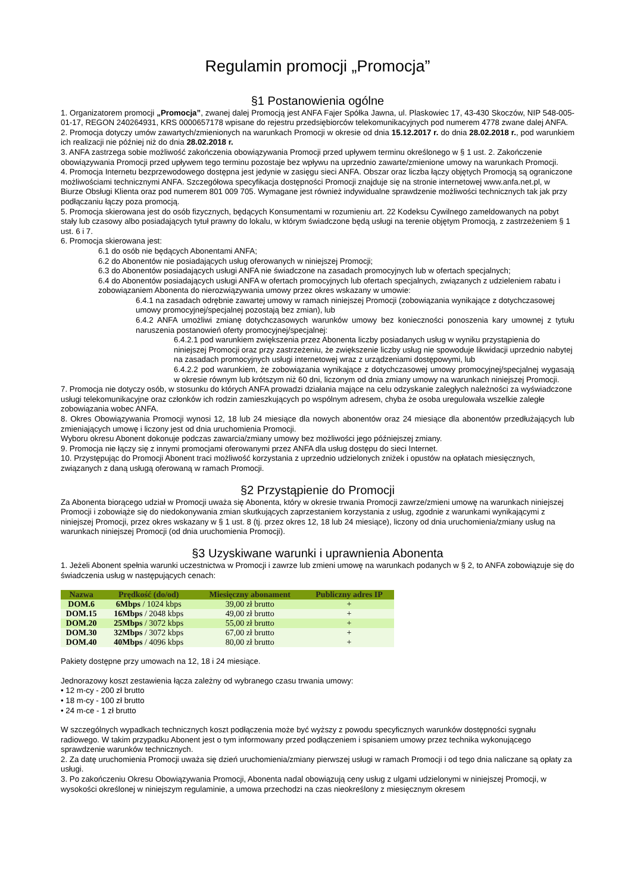Regulamin promocji „Promocja”
§1 Postanowienia ogólne
1. Organizatorem promocji „Promocja”, zwanej dalej Promocją jest ANFA Fajer Spółka Jawna, ul. Plaskowiec 17, 43-430 Skoczów, NIP 548-005-01-17, REGON 240264931, KRS 0000657178 wpisane do rejestru przedsiębiorców telekomunikacyjnych pod numerem 4778 zwane dalej ANFA.
2. Promocja dotyczy umów zawartych/zmienionych na warunkach Promocji w okresie od dnia 15.12.2017 r. do dnia 28.02.2018 r., pod warunkiem ich realizacji nie później niż do dnia 28.02.2018 r.
3. ANFA zastrzega sobie możliwość zakończenia obowiązywania Promocji przed upływem terminu określonego w § 1 ust. 2. Zakończenie obowiązywania Promocji przed upływem tego terminu pozostaje bez wpływu na uprzednio zawarte/zmienione umowy na warunkach Promocji.
4. Promocja Internetu bezprzewodowego dostępna jest jedynie w zasięgu sieci ANFA. Obszar oraz liczba łączy objętych Promocją są ograniczone możliwościami technicznymi ANFA. Szczegółowa specyfikacja dostępności Promocji znajduje się na stronie internetowej www.anfa.net.pl, w Biurze Obsługi Klienta oraz pod numerem 801 009 705. Wymagane jest również indywidualne sprawdzenie możliwości technicznych tak jak przy podłączaniu łączy poza promocją.
5. Promocja skierowana jest do osób fizycznych, będących Konsumentami w rozumieniu art. 22 Kodeksu Cywilnego zameldowanych na pobyt stały lub czasowy albo posiadających tytuł prawny do lokalu, w którym świadczone będą usługi na terenie objętym Promocją, z zastrzeżeniem § 1 ust. 6 i 7.
6. Promocja skierowana jest:
6.1 do osób nie będących Abonentami ANFA;
6.2 do Abonentów nie posiadających usług oferowanych w niniejszej Promocji;
6.3 do Abonentów posiadających usługi ANFA nie świadczone na zasadach promocyjnych lub w ofertach specjalnych;
6.4 do Abonentów posiadających usługi ANFA w ofertach promocyjnych lub ofertach specjalnych, związanych z udzieleniem rabatu i zobowiązaniem Abonenta do nierozwiązywania umowy przez okres wskazany w umowie:
6.4.1 na zasadach odrębnie zawartej umowy w ramach niniejszej Promocji (zobowiązania wynikające z dotychczasowej umowy promocyjnej/specjalnej pozostają bez zmian), lub
6.4.2 ANFA umożliwi zmianę dotychczasowych warunków umowy bez konieczności ponoszenia kary umownej z tytułu naruszenia postanowień oferty promocyjnej/specjalnej:
6.4.2.1 pod warunkiem zwiększenia przez Abonenta liczby posiadanych usług w wyniku przystąpienia do niniejszej Promocji oraz przy zastrzeżeniu, że zwiększenie liczby usług nie spowoduje likwidacji uprzednio nabytej na zasadach promocyjnych usługi internetowej wraz z urządzeniami dostępowymi, lub
6.4.2.2 pod warunkiem, że zobowiązania wynikające z dotychczasowej umowy promocyjnej/specjalnej wygasają w okresie równym lub krótszym niż 60 dni, liczonym od dnia zmiany umowy na warunkach niniejszej Promocji.
7. Promocja nie dotyczy osób, w stosunku do których ANFA prowadzi działania mające na celu odzyskanie zaległych należności za wyświadczone usługi telekomunikacyjne oraz członków ich rodzin zamieszkujących po wspólnym adresem, chyba że osoba uregulowała wszelkie zaległe zobowiązania wobec ANFA.
8. Okres Obowiązywania Promocji wynosi 12, 18 lub 24 miesiące dla nowych abonentów oraz 24 miesiące dla abonentów przedłużających lub zmieniających umowę i liczony jest od dnia uruchomienia Promocji.
Wyboru okresu Abonent dokonuje podczas zawarcia/zmiany umowy bez możliwości jego późniejszej zmiany.
9. Promocja nie łączy się z innymi promocjami oferowanymi przez ANFA dla usług dostępu do sieci Internet.
10. Przystępując do Promocji Abonent traci możliwość korzystania z uprzednio udzielonych zniżek i opustów na opłatach miesięcznych, związanych z daną usługą oferowaną w ramach Promocji.
§2 Przystąpienie do Promocji
Za Abonenta biorącego udział w Promocji uważa się Abonenta, który w okresie trwania Promocji zawrze/zmieni umowę na warunkach niniejszej Promocji i zobowiąże się do niedokonywania zmian skutkujących zaprzestaniem korzystania z usług, zgodnie z warunkami wynikającymi z niniejszej Promocji, przez okres wskazany w § 1 ust. 8 (tj. przez okres 12, 18 lub 24 miesiące), liczony od dnia uruchomienia/zmiany usług na warunkach niniejszej Promocji (od dnia uruchomienia Promocji).
§3 Uzyskiwane warunki i uprawnienia Abonenta
1. Jeżeli Abonent spełnia warunki uczestnictwa w Promocji i zawrze lub zmieni umowę na warunkach podanych w § 2, to ANFA zobowiązuje się do świadczenia usług w następujących cenach:
| Nazwa | Prędkość (do/od) | Miesięczny abonament | Publiczny adres IP |
| --- | --- | --- | --- |
| DOM.6 | 6Mbps / 1024 kbps | 39,00 zł brutto | + |
| DOM.15 | 16Mbps / 2048 kbps | 49,00 zł brutto | + |
| DOM.20 | 25Mbps / 3072 kbps | 55,00 zł brutto | + |
| DOM.30 | 32Mbps / 3072 kbps | 67,00 zł brutto | + |
| DOM.40 | 40Mbps / 4096 kbps | 80,00 zł brutto | + |
Pakiety dostępne przy umowach na 12, 18 i 24 miesiące.
Jednorazowy koszt zestawienia łącza zależny od wybranego czasu trwania umowy:
• 12 m-cy - 200 zł brutto
• 18 m-cy - 100 zł brutto
• 24 m-ce - 1 zł brutto
W szczególnych wypadkach technicznych koszt podłączenia może być wyższy z powodu specyficznych warunków dostępności sygnału radiowego. W takim przypadku Abonent jest o tym informowany przed podłączeniem i spisaniem umowy przez technika wykonującego sprawdzenie warunków technicznych.
2. Za datę uruchomienia Promocji uważa się dzień uruchomienia/zmiany pierwszej usługi w ramach Promocji i od tego dnia naliczane są opłaty za usługi.
3. Po zakończeniu Okresu Obowiązywania Promocji, Abonenta nadal obowiązują ceny usług z ulgami udzielonymi w niniejszej Promocji, w wysokości określonej w niniejszym regulaminie, a umowa przechodzi na czas nieokreślony z miesięcznym okresem